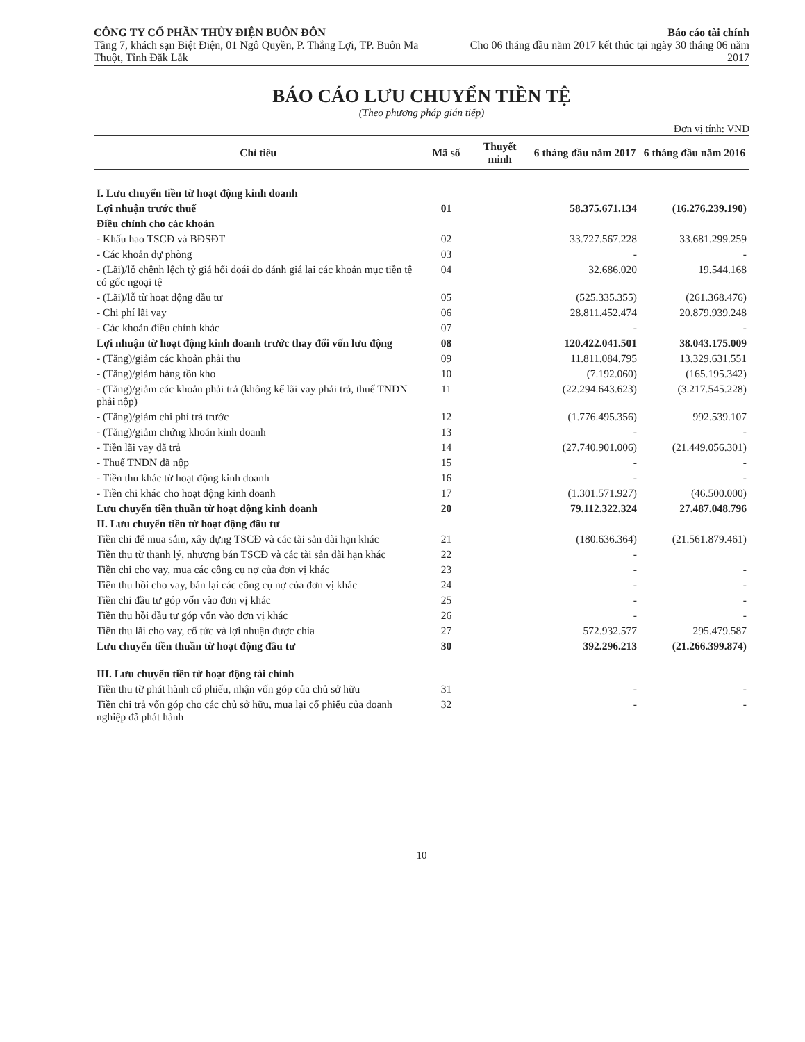CÔNG TY CỔ PHẦN THỦY ĐIỆN BUÔN ĐÔN
Tầng 7, khách sạn Biệt Điện, 01 Ngô Quyền, P. Thắng Lợi, TP. Buôn Ma Thuột, Tỉnh Đắk Lắk
Báo cáo tài chính
Cho 06 tháng đầu năm 2017 kết thúc tại ngày 30 tháng 06 năm 2017
BÁO CÁO LƯU CHUYỂN TIỀN TỆ
(Theo phương pháp gián tiếp)
Đơn vị tính: VND
| Chỉ tiêu | Mã số | Thuyết minh | 6 tháng đầu năm 2017 | 6 tháng đầu năm 2016 |
| --- | --- | --- | --- | --- |
| I. Lưu chuyển tiền từ hoạt động kinh doanh | | | | |
| Lợi nhuận trước thuế | 01 | | 58.375.671.134 | (16.276.239.190) |
| Điều chỉnh cho các khoản | | | | |
| - Khấu hao TSCĐ và BĐSĐT | 02 | | 33.727.567.228 | 33.681.299.259 |
| - Các khoản dự phòng | 03 | | - | - |
| - (Lãi)/lỗ chênh lệch tỷ giá hối đoái do đánh giá lại các khoản mục tiền tệ có gốc ngoại tệ | 04 | | 32.686.020 | 19.544.168 |
| - (Lãi)/lỗ từ hoạt động đầu tư | 05 | | (525.335.355) | (261.368.476) |
| - Chi phí lãi vay | 06 | | 28.811.452.474 | 20.879.939.248 |
| - Các khoản điều chỉnh khác | 07 | | - | - |
| Lợi nhuận từ hoạt động kinh doanh trước thay đổi vốn lưu động | 08 | | 120.422.041.501 | 38.043.175.009 |
| - (Tăng)/giảm các khoản phải thu | 09 | | 11.811.084.795 | 13.329.631.551 |
| - (Tăng)/giảm hàng tồn kho | 10 | | (7.192.060) | (165.195.342) |
| - (Tăng)/giảm các khoản phải trả (không kể lãi vay phải trả, thuế TNDN phải nộp) | 11 | | (22.294.643.623) | (3.217.545.228) |
| - (Tăng)/giảm chi phí trả trước | 12 | | (1.776.495.356) | 992.539.107 |
| - (Tăng)/giảm chứng khoán kinh doanh | 13 | | - | - |
| - Tiền lãi vay đã trả | 14 | | (27.740.901.006) | (21.449.056.301) |
| - Thuế TNDN đã nộp | 15 | | - | - |
| - Tiền thu khác từ hoạt động kinh doanh | 16 | | - | - |
| - Tiền chi khác cho hoạt động kinh doanh | 17 | | (1.301.571.927) | (46.500.000) |
| Lưu chuyển tiền thuần từ hoạt động kinh doanh | 20 | | 79.112.322.324 | 27.487.048.796 |
| II. Lưu chuyển tiền từ hoạt động đầu tư | | | | |
| Tiền chi để mua sắm, xây dựng TSCĐ và các tài sản dài hạn khác | 21 | | (180.636.364) | (21.561.879.461) |
| Tiền thu từ thanh lý, nhượng bán TSCĐ và các tài sản dài hạn khác | 22 | | - | |
| Tiền chi cho vay, mua các công cụ nợ của đơn vị khác | 23 | | - | - |
| Tiền thu hồi cho vay, bán lại các công cụ nợ của đơn vị khác | 24 | | - | - |
| Tiền chi đầu tư góp vốn vào đơn vị khác | 25 | | - | - |
| Tiền thu hồi đầu tư góp vốn vào đơn vị khác | 26 | | - | - |
| Tiền thu lãi cho vay, cổ tức và lợi nhuận được chia | 27 | | 572.932.577 | 295.479.587 |
| Lưu chuyển tiền thuần từ hoạt động đầu tư | 30 | | 392.296.213 | (21.266.399.874) |
| III. Lưu chuyển tiền từ hoạt động tài chính | | | | |
| Tiền thu từ phát hành cổ phiếu, nhận vốn góp của chủ sở hữu | 31 | | - | - |
| Tiền chi trả vốn góp cho các chủ sở hữu, mua lại cổ phiếu của doanh nghiệp đã phát hành | 32 | | - | - |
10